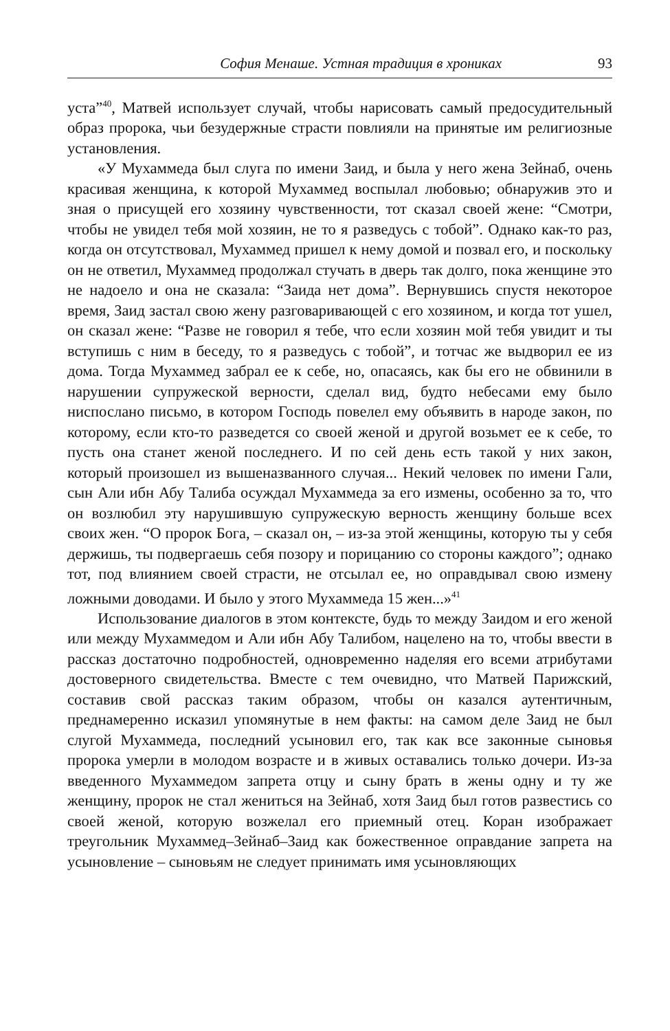София Менаше. Устная традиция в хрониках 93
уста”<sup>40</sup>, Матвей использует случай, чтобы нарисовать самый предосудительный образ пророка, чьи безудержные страсти повлияли на принятые им религиозные установления.
«У Мухаммеда был слуга по имени Заид, и была у него жена Зейнаб, очень красивая женщина, к которой Мухаммед воспылал любовью; обнаружив это и зная о присущей его хозяину чувственности, тот сказал своей жене: “Смотри, чтобы не увидел тебя мой хозяин, не то я разведусь с тобой”. Однако как-то раз, когда он отсутствовал, Мухаммед пришел к нему домой и позвал его, и поскольку он не ответил, Мухаммед продолжал стучать в дверь так долго, пока женщине это не надоело и она не сказала: “Заида нет дома”. Вернувшись спустя некоторое время, Заид застал свою жену разговаривающей с его хозяином, и когда тот ушел, он сказал жене: “Разве не говорил я тебе, что если хозяин мой тебя увидит и ты вступишь с ним в беседу, то я разведусь с тобой”, и тотчас же выдворил ее из дома. Тогда Мухаммед забрал ее к себе, но, опасаясь, как бы его не обвинили в нарушении супружеской верности, сделал вид, будто небесами ему было ниспослано письмо, в котором Господь повелел ему объявить в народе закон, по которому, если кто-то разведется со своей женой и другой возьмет ее к себе, то пусть она станет женой последнего. И по сей день есть такой у них закон, который произошел из вышеназванного случая... Некий человек по имени Гали, сын Али ибн Абу Талиба осуждал Мухаммеда за его измены, особенно за то, что он возлюбил эту нарушившую супружескую верность женщину больше всех своих жен. “О пророк Бога, – сказал он, – из-за этой женщины, которую ты у себя держишь, ты подвергаешь себя позору и порицанию со стороны каждого”; однако тот, под влиянием своей страсти, не отсылал ее, но оправдывал свою измену ложными доводами. И было у этого Мухаммеда 15 жен...»<sup>41</sup>
Использование диалогов в этом контексте, будь то между Заидом и его женой или между Мухаммедом и Али ибн Абу Талибом, нацелено на то, чтобы ввести в рассказ достаточно подробностей, одновременно наделяя его всеми атрибутами достоверного свидетельства. Вместе с тем очевидно, что Матвей Парижский, составив свой рассказ таким образом, чтобы он казался аутентичным, преднамеренно исказил упомянутые в нем факты: на самом деле Заид не был слугой Мухаммеда, последний усыновил его, так как все законные сыновья пророка умерли в молодом возрасте и в живых оставались только дочери. Из-за введенного Мухаммедом запрета отцу и сыну брать в жены одну и ту же женщину, пророк не стал жениться на Зейнаб, хотя Заид был готов развестись со своей женой, которую возжелал его приемный отец. Коран изображает треугольник Мухаммед–Зейнаб–Заид как божественное оправдание запрета на усыновление – сыновьям не следует принимать имя усыновляющих